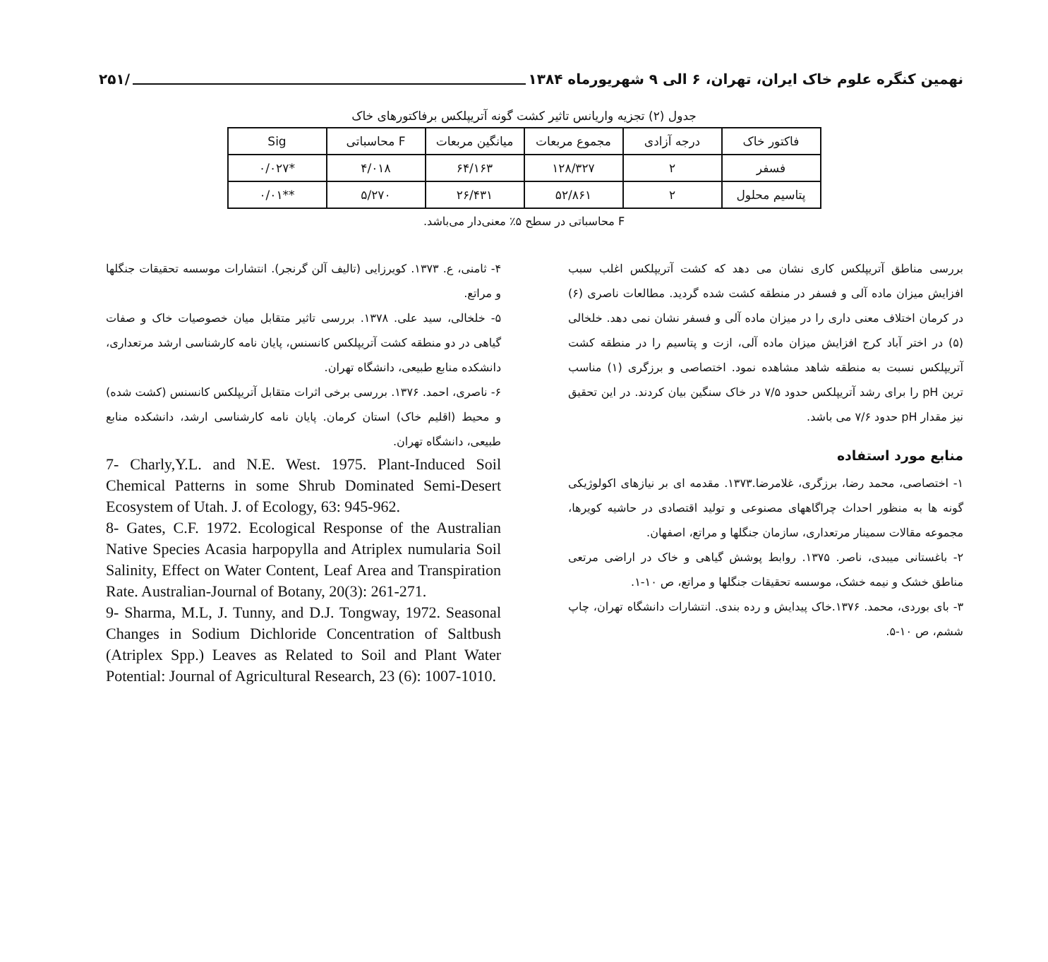نهمین کنگره علوم خاک ایران، تهران، ۶ الی ۹ شهریورماه ۱۳۸۴ /۲۵۱
جدول (۲) تجزیه واریانس تاثیر کشت گونه آتریپلکس برفاکتورهای خاک
| فاکتور خاک | درجه آزادی | مجموع مربعات | میانگین مربعات | F محاسباتی | Sig |
| --- | --- | --- | --- | --- | --- |
| فسفر | ۲ | ۱۲۸/۳۲۷ | ۶۴/۱۶۳ | ۴/۰۱۸ | *۰/۰۲۷ |
| پتاسیم محلول | ۲ | ۵۲/۸۶۱ | ۲۶/۴۳۱ | ۵/۲۷۰ | **۰/۰۱ |
F محاسباتی در سطح ۵٪ معنی‌دار می‌باشد.
بررسی مناطق آتریپلکس کاری نشان می دهد که کشت آتریپلکس اغلب سبب افزایش میزان ماده آلی و فسفر در منطقه کشت شده گردید. مطالعات ناصری (۶) در کرمان اختلاف معنی داری را در میزان ماده آلی و فسفر نشان نمی دهد. خلخالی (۵) در اختر آباد کرج افزایش میزان ماده آلی، ازت و پتاسیم را در منطقه کشت آتریپلکس نسبت به منطقه شاهد مشاهده نمود. اختصاصی و برزگری (۱) مناسب ترین pH را برای رشد آتریپلکس حدود ۷/۵ در خاک سنگین بیان کردند. در این تحقیق نیز مقدار pH حدود ۷/۶ می باشد.
منابع مورد استفاده
۱- اختصاصی، محمد رضا، برزگری، غلامرضا.۱۳۷۳. مقدمه ای بر نیازهای اکولوژیکی گونه ها به منظور احداث چراگاههای مصنوعی و تولید اقتصادی در حاشیه کویرها، مجموعه مقالات سمینار مرتعداری، سازمان جنگلها و مراتع، اصفهان.
۲- باغستانی میبدی، ناصر. ۱۳۷۵. روابط پوشش گیاهی و خاک در اراضی مرتعی مناطق خشک و نیمه خشک، موسسه تحقیقات جنگلها و مراتع، ص ۱۰-۱.
۳- بای بوردی، محمد. ۱۳۷۶.خاک پیدایش و رده بندی. انتشارات دانشگاه تهران، چاپ ششم، ص ۱۰-۵.
۴- ثامنی، ع. ۱۳۷۳. کویرزایی (تالیف آلن گرنجر). انتشارات موسسه تحقیقات جنگلها و مراتع.
۵- خلخالی، سید علی. ۱۳۷۸. بررسی تاثیر متقابل میان خصوصیات خاک و صفات گیاهی در دو منطقه کشت آتریپلکس کانسنس، پایان نامه کارشناسی ارشد مرتعداری، دانشکده منابع طبیعی، دانشگاه تهران.
۶- ناصری، احمد. ۱۳۷۶. بررسی برخی اثرات متقابل آتریپلکس کانسنس (کشت شده) و محیط (اقلیم خاک) استان کرمان. پایان نامه کارشناسی ارشد، دانشکده منابع طبیعی، دانشگاه تهران.
7- Charly,Y.L. and N.E. West. 1975. Plant-Induced Soil Chemical Patterns in some Shrub Dominated Semi-Desert Ecosystem of Utah. J. of Ecology, 63: 945-962.
8- Gates, C.F. 1972. Ecological Response of the Australian Native Species Acasia harpopylla and Atriplex numularia Soil Salinity, Effect on Water Content, Leaf Area and Transpiration Rate. Australian-Journal of Botany, 20(3): 261-271.
9- Sharma, M.L, J. Tunny, and D.J. Tongway, 1972. Seasonal Changes in Sodium Dichloride Concentration of Saltbush (Atriplex Spp.) Leaves as Related to Soil and Plant Water Potential: Journal of Agricultural Research, 23 (6): 1007-1010.